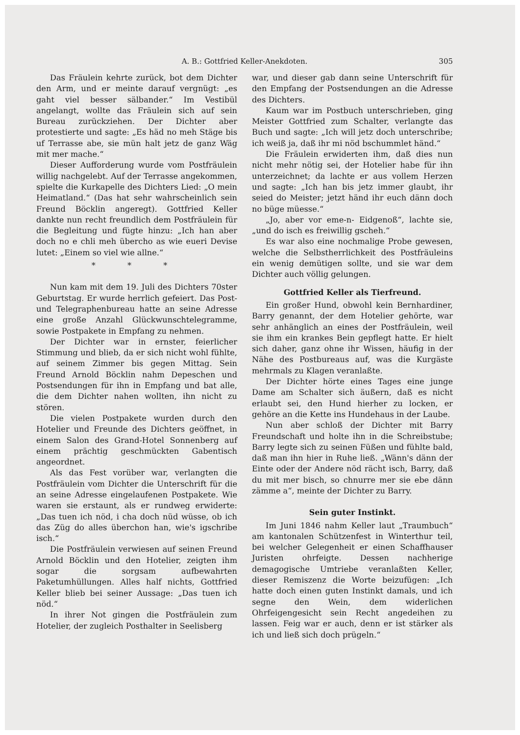A. B.: Gottfried Keller-Anekdoten.
305
Das Fräulein kehrte zurück, bot dem Dichter den Arm, und er meinte darauf vergnügt: „es gaht viel besser sälbander.“ Im Vestibül angelangt, wollte das Fräulein sich auf sein Bureau zurückziehen. Der Dichter aber protestierte und sagte: „Es häd no meh Stäge bis uf Terrasse abe, sie mün halt jetz de ganz Wäg mit mer mache.“
Dieser Aufforderung wurde vom Postfräulein willig nachgelebt. Auf der Terrasse angekommen, spielte die Kurkapelle des Dichters Lied: „O mein Heimatland.“ (Das hat sehr wahrscheinlich sein Freund Böcklin angeregt). Gottfried Keller dankte nun recht freundlich dem Postfräulein für die Begleitung und fügte hinzu: „Ich han aber doch no e chli meh übercho as wie eueri Devise lutet: „Einem so viel wie allne.“
* * *
Nun kam mit dem 19. Juli des Dichters 70ster Geburtstag. Er wurde herrlich gefeiert. Das Post- und Telegraphenbureau hatte an seine Adresse eine große Anzahl Glückwunschtelegramme, sowie Postpakete in Empfang zu nehmen.
Der Dichter war in ernster, feierlicher Stimmung und blieb, da er sich nicht wohl fühlte, auf seinem Zimmer bis gegen Mittag. Sein Freund Arnold Böcklin nahm Depeschen und Postsendungen für ihn in Empfang und bat alle, die dem Dichter nahen wollten, ihn nicht zu stören.
Die vielen Postpakete wurden durch den Hotelier und Freunde des Dichters geöffnet, in einem Salon des Grand-Hotel Sonnenberg auf einem prächtig geschmückten Gabentisch angeordnet.
Als das Fest vorüber war, verlangten die Postfräulein vom Dichter die Unterschrift für die an seine Adresse eingelaufenen Postpakete. Wie waren sie erstaunt, als er rundweg erwiderte: „Das tuen ich nöd, i cha doch nüd wüsse, ob ich das Züg do alles überchon han, wie's igschribe isch.“
Die Postfräulein verwiesen auf seinen Freund Arnold Böcklin und den Hotelier, zeigten ihm sogar die sorgsam aufbewahrten Paketumhüllungen. Alles half nichts, Gottfried Keller blieb bei seiner Aussage: „Das tuen ich nöd.“
In ihrer Not gingen die Postfräulein zum Hotelier, der zugleich Posthalter in Seelisberg
war, und dieser gab dann seine Unterschrift für den Empfang der Postsendungen an die Adresse des Dichters.
Kaum war im Postbuch unterschrieben, ging Meister Gottfried zum Schalter, verlangte das Buch und sagte: „Ich will jetz doch unterschribe; ich weiß ja, daß ihr mi nöd bschummlet händ.“
Die Fräulein erwiderten ihm, daß dies nun nicht mehr nötig sei, der Hotelier habe für ihn unterzeichnet; da lachte er aus vollem Herzen und sagte: „Ich han bis jetz immer glaubt, ihr seied do Meister; jetzt händ ihr euch dänn doch no büge müesse.“
„Jo, aber vor eme-n- Eidgenoß“, lachte sie, „und do isch es freiwillig gscheh.“
Es war also eine nochmalige Probe gewesen, welche die Selbstherrlichkeit des Postfräuleins ein wenig demütigen sollte, und sie war dem Dichter auch völlig gelungen.
Gottfried Keller als Tierfreund.
Ein großer Hund, obwohl kein Bernhardiner, Barry genannt, der dem Hotelier gehörte, war sehr anhänglich an eines der Postfräulein, weil sie ihm ein krankes Bein gepflegt hatte. Er hielt sich daher, ganz ohne ihr Wissen, häufig in der Nähe des Postbureaus auf, was die Kurgäste mehrmals zu Klagen veranlaßte.
Der Dichter hörte eines Tages eine junge Dame am Schalter sich äußern, daß es nicht erlaubt sei, den Hund hierher zu locken, er gehöre an die Kette ins Hundehaus in der Laube.
Nun aber schloß der Dichter mit Barry Freundschaft und holte ihn in die Schreibstube; Barry legte sich zu seinen Füßen und fühlte bald, daß man ihn hier in Ruhe ließ. „Wänn's dänn der Einte oder der Andere nöd rächt isch, Barry, daß du mit mer bisch, so chnurre mer sie ebe dänn zämme a“, meinte der Dichter zu Barry.
Sein guter Instinkt.
Im Juni 1846 nahm Keller laut „Traumbuch“ am kantonalen Schützenfest in Winterthur teil, bei welcher Gelegenheit er einen Schaffhauser Juristen ohrfeigte. Dessen nachherige demagogische Umtriebe veranlaßten Keller, dieser Remiszenz die Worte beizufügen: „Ich hatte doch einen guten Instinkt damals, und ich segne den Wein, dem widerlichen Ohrfeigengesicht sein Recht angedeihen zu lassen. Feig war er auch, denn er ist stärker als ich und ließ sich doch prügeln.“